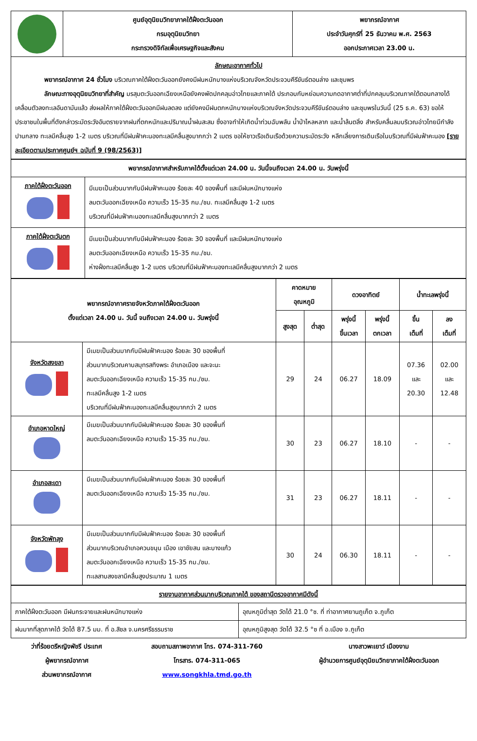| | ศูนย์อุตุนิยมวิทยาภาคใต้ฝั่งตะวันออก กรมอุตุนิยมวิทยา กระทรวงดิจิทัลเพื่อเศรษฐกิจและสังคม | พยากรณ์อากาศ ประจำวันศุกร์ที่ 25 ธันวาคม พ.ศ. 2563 ออกประกาศเวลา 23.00 น. |
| ลักษณะอากาศทั่วไป พยากรณ์อากาศ 24 ชั่วโมง บริเวณภาคใต้ฝั่งตะวันออกยังคงมีฝนหนักบางแห่งบริเวณจังหวัดประจวบคีรีขันธ์ตอนล่าง และชุมพร ลักษณะทางอุตุนิยมวิทยาที่สำคัญ มรสุมตะวันออกเฉียงเหนือยังคงพัดปกคลุมอ่าวไทยและภาคใต้ ประกอบกับหย่อมความกดอากาศต่ำที่ปกคลุมบริเวณภาคใต้ตอนกลางได้เคลื่อนตัวลงทะเลอันดามันแล้ว ส่งผลให้ภาคใต้ฝั่งตะวันออกมีฝนลดลง แต่ยังคงมีฝนตกหนักบางแห่งบริเวณจังหวัดประจวบคีรีขันธ์ตอนล่าง และชุมพรในวันนี้ (25 ธ.ค. 63) ขอให้ประชาชนในพื้นที่ดังกล่าวระมัดระวังอันตรายจากฝนที่ตกหนักและปริมาณน้ำฝนสะสม ซึ่งอาจทำให้เกิดน้ำท่วมฉับพลัน น้ำป่าไหลหลาก และน้ำล้นตลิ่ง สำหรับคลื่นลมบริเวณอ่าวไทยมีกำลังปานกลาง ทะเลมีคลื่นสูง 1-2 เมตร บริเวณที่มีฝนฟ้าคะนองทะเลมีคลื่นสูงมากกว่า 2 เมตร ขอให้ชาวเรือเดินเรือด้วยความระมัดระวัง หลีกเลี่ยงการเดินเรือในบริเวณที่มีฝนฟ้าคะนอง [รายละเอียดตามประกาศศูนย์ฯ ฉบับที่ 9 (98/2563)] | | |
| พยากรณ์อากาศสำหรับภาคใต้ตั้งแต่เวลา 24.00 น. วันนี้จนถึงเวลา 24.00 น. วันพรุ่งนี้ | |
| --- | --- |
| ภาคใต้ฝั่งตะวันออก | มีเมฆเป็นส่วนมากกับมีฝนฟ้าคะนอง ร้อยละ 40 ของพื้นที่ และมีฝนหนักบางแห่ง ลมตะวันออกเฉียงเหนือ ความเร็ว 15-35 กม./ชม. ทะเลมีคลื่นสูง 1-2 เมตร บริเวณที่มีฝนฟ้าคะนองทะเลมีคลื่นสูงมากกว่า 2 เมตร |
| ภาคใต้ฝั่งตะวันตก | มีเมฆเป็นส่วนมากกับมีฝนฟ้าคะนอง ร้อยละ 30 ของพื้นที่ และมีฝนหนักบางแห่ง ลมตะวันออกเฉียงเหนือ ความเร็ว 15-35 กม./ชม. ห่างฝั่งทะเลมีคลื่นสูง 1-2 เมตร บริเวณที่มีฝนฟ้าคะนองทะเลมีคลื่นสูงมากกว่า 2 เมตร |
| พยากรณ์อากาศรายจังหวัดภาคใต้ฝั่งตะวันออก ตั้งแต่เวลา 24.00 น. วันนี้ จนถึงเวลา 24.00 น. วันพรุ่งนี้ | | คาดหมาย อุณหภูมิ | | ดวงอาทิตย์ | | น้ำทะเลพรุ่งนี้ | |
| --- | --- | --- | --- | --- | --- | --- | --- |
| | | สูงสุด | ต่ำสุด | พรุ่งนี้ ขึ้นเวลา | พรุ่งนี้ ตกเวลา | ขึ้น เต็มที่ | ลง เต็มที่ |
| จังหวัดสงขลา | มีเมฆเป็นส่วนมากกับมีฝนฟ้าคะนอง ร้อยละ 30 ของพื้นที่ ส่วนมากบริเวณคาบสมุทรสทิงพระ อำเภอเมือง และจะนะ ลมตะวันออกเฉียงเหนือ ความเร็ว 15-35 กม./ชม. ทะเลมีคลื่นสูง 1-2 เมตร บริเวณที่มีฝนฟ้าคะนองทะเลมีคลื่นสูงมากกว่า 2 เมตร | 29 | 24 | 06.27 | 18.09 | 07.36 และ 20.30 | 02.00 และ 12.48 |
| อำเภอหาดใหญ่ | มีเมฆเป็นส่วนมากกับมีฝนฟ้าคะนอง ร้อยละ 30 ของพื้นที่ ลมตะวันออกเฉียงเหนือ ความเร็ว 15-35 กม./ชม. | 30 | 23 | 06.27 | 18.10 | - | - |
| อำเภอสะเดา | มีเมฆเป็นส่วนมากกับมีฝนฟ้าคะนอง ร้อยละ 30 ของพื้นที่ ลมตะวันออกเฉียงเหนือ ความเร็ว 15-35 กม./ชม. | 31 | 23 | 06.27 | 18.11 | - | - |
| จังหวัดพัทลุง | มีเมฆเป็นส่วนมากกับมีฝนฟ้าคะนอง ร้อยละ 30 ของพื้นที่ ส่วนมากบริเวณอำเภอควนขนุน เมือง เขาชัยสน และบางแก้ว ลมตะวันออกเฉียงเหนือ ความเร็ว 15-35 กม./ชม. ทะเลสาบสงขลามีคลื่นสูงประมาณ 1 เมตร | 30 | 24 | 06.30 | 18.11 | - | - |
| รายงานอากาศส่วนมากบริเวณภาคใต้ ของสถานีตรวจอากาศมีดังนี้ | |
| --- | --- |
| ภาคใต้ฝั่งตะวันออก มีฝนกระจายและฝนหนักบางแห่ง | อุณหภูมิต่ำสุด วัดได้ 21.0 °ซ. ที่ ท่าอากาศยานภูเก็ต จ.ภูเก็ต |
| ฝนมากที่สุดภาคใต้ วัดได้ 87.5 มม. ที่ อ.สิชล จ.นครศรีธรรมราช | อุณหภูมิสูงสุด วัดได้ 32.5 °ซ ที่ อ.เมือง จ.ภูเก็ต |
ว่าที่ร้อยตรีหญิงพัชรี ประเทศ
ผู้พยากรณ์อากาศ
ส่วนพยากรณ์อากาศ
สอบถามสภาพอากาศ โทร. 074-311-760
โทรสาร. 074-311-065
www.songkhla.tmd.go.th
นางสาวพะเยาว์ เมืองงาม
ผู้อำนวยการศูนย์อุตุนิยมวิทยาภาคใต้ฝั่งตะวันออก